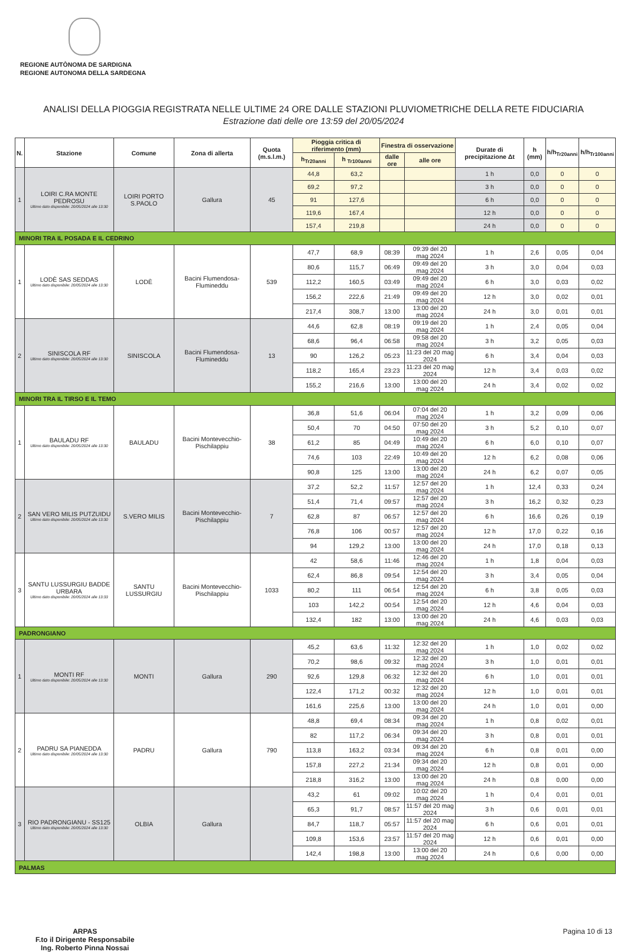REGIONE AUTÒNOMA DE SARDIGNA
REGIONE AUTONOMA DELLA SARDEGNA
ANALISI DELLA PIOGGIA REGISTRATA NELLE ULTIME 24 ORE DALLE STAZIONI PLUVIOMETRICHE DELLA RETE FIDUCIARIA
Estrazione dati delle ore 13:59 del 20/05/2024
| N. | Stazione | Comune | Zona di allerta | Quota (m.s.l.m.) | Pioggia critica di riferimento (mm) | | Finestra di osservazione | | Durate di precipitazione Δt | h (mm) | h/h<sub>Tr20anni</sub> | h/h<sub>Tr100anni</sub> |
| --- | --- | --- | --- | --- | --- | --- | --- | --- | --- | --- | --- | --- |
| | | | | | h<sub>Tr20anni</sub> | h <sub>Tr100anni</sub> | dalle ore | alle ore | | | | |
| 1 | LOIRI C.RA MONTE PEDROSU Ultimo dato disponibile: 20/05/2024 alle 13:30 | LOIRI PORTO S.PAOLO | Gallura | 45 | 44,8 | 63,2 | | | 1 h | 0,0 | 0 | 0 |
| | | | | | 69,2 | 97,2 | | | 3 h | 0,0 | 0 | 0 |
| | | | | | 91 | 127,6 | | | 6 h | 0,0 | 0 | 0 |
| | | | | | 119,6 | 167,4 | | | 12 h | 0,0 | 0 | 0 |
| | | | | | 157,4 | 219,8 | | | 24 h | 0,0 | 0 | 0 |
| MINORI TRA IL POSADA E IL CEDRINO | | | | | | | | | | | | |
| 1 | LODÈ SAS SEDDAS Ultimo dato disponibile: 20/05/2024 alle 13:30 | LODÈ | Bacini Flumendosa-Flumineddu | 539 | 47,7 | 68,9 | 08:39 | 09:39 del 20 mag 2024 | 1 h | 2,6 | 0,05 | 0,04 |
| | | | | | 80,6 | 115,7 | 06:49 | 09:49 del 20 mag 2024 | 3 h | 3,0 | 0,04 | 0,03 |
| | | | | | 112,2 | 160,5 | 03:49 | 09:49 del 20 mag 2024 | 6 h | 3,0 | 0,03 | 0,02 |
| | | | | | 156,2 | 222,6 | 21:49 | 09:49 del 20 mag 2024 | 12 h | 3,0 | 0,02 | 0,01 |
| | | | | | 217,4 | 308,7 | 13:00 | 13:00 del 20 mag 2024 | 24 h | 3,0 | 0,01 | 0,01 |
| 2 | SINISCOLA RF Ultimo dato disponibile: 20/05/2024 alle 13:30 | SINISCOLA | Bacini Flumendosa-Flumineddu | 13 | 44,6 | 62,8 | 08:19 | 09:19 del 20 mag 2024 | 1 h | 2,4 | 0,05 | 0,04 |
| | | | | | 68,6 | 96,4 | 06:58 | 09:58 del 20 mag 2024 | 3 h | 3,2 | 0,05 | 0,03 |
| | | | | | 90 | 126,2 | 05:23 | 11:23 del 20 mag 2024 | 6 h | 3,4 | 0,04 | 0,03 |
| | | | | | 118,2 | 165,4 | 23:23 | 11:23 del 20 mag 2024 | 12 h | 3,4 | 0,03 | 0,02 |
| | | | | | 155,2 | 216,6 | 13:00 | 13:00 del 20 mag 2024 | 24 h | 3,4 | 0,02 | 0,02 |
| MINORI TRA IL TIRSO E IL TEMO | | | | | | | | | | | | |
| 1 | BAULADU RF Ultimo dato disponibile: 20/05/2024 alle 13:30 | BAULADU | Bacini Montevecchio-Pischilappiu | 38 | 36,8 | 51,6 | 06:04 | 07:04 del 20 mag 2024 | 1 h | 3,2 | 0,09 | 0,06 |
| | | | | | 50,4 | 70 | 04:50 | 07:50 del 20 mag 2024 | 3 h | 5,2 | 0,10 | 0,07 |
| | | | | | 61,2 | 85 | 04:49 | 10:49 del 20 mag 2024 | 6 h | 6,0 | 0,10 | 0,07 |
| | | | | | 74,6 | 103 | 22:49 | 10:49 del 20 mag 2024 | 12 h | 6,2 | 0,08 | 0,06 |
| | | | | | 90,8 | 125 | 13:00 | 13:00 del 20 mag 2024 | 24 h | 6,2 | 0,07 | 0,05 |
| 2 | SAN VERO MILIS PUTZUIDU Ultimo dato disponibile: 20/05/2024 alle 13:30 | S.VERO MILIS | Bacini Montevecchio-Pischilappiu | 7 | 37,2 | 52,2 | 11:57 | 12:57 del 20 mag 2024 | 1 h | 12,4 | 0,33 | 0,24 |
| | | | | | 51,4 | 71,4 | 09:57 | 12:57 del 20 mag 2024 | 3 h | 16,2 | 0,32 | 0,23 |
| | | | | | 62,8 | 87 | 06:57 | 12:57 del 20 mag 2024 | 6 h | 16,6 | 0,26 | 0,19 |
| | | | | | 76,8 | 106 | 00:57 | 12:57 del 20 mag 2024 | 12 h | 17,0 | 0,22 | 0,16 |
| | | | | | 94 | 129,2 | 13:00 | 13:00 del 20 mag 2024 | 24 h | 17,0 | 0,18 | 0,13 |
| 3 | SANTU LUSSURGIU BADDE URBARA Ultimo dato disponibile: 20/05/2024 alle 13:33 | SANTU LUSSURGIU | Bacini Montevecchio-Pischilappiu | 1033 | 42 | 58,6 | 11:46 | 12:46 del 20 mag 2024 | 1 h | 1,8 | 0,04 | 0,03 |
| | | | | | 62,4 | 86,8 | 09:54 | 12:54 del 20 mag 2024 | 3 h | 3,4 | 0,05 | 0,04 |
| | | | | | 80,2 | 111 | 06:54 | 12:54 del 20 mag 2024 | 6 h | 3,8 | 0,05 | 0,03 |
| | | | | | 103 | 142,2 | 00:54 | 12:54 del 20 mag 2024 | 12 h | 4,6 | 0,04 | 0,03 |
| | | | | | 132,4 | 182 | 13:00 | 13:00 del 20 mag 2024 | 24 h | 4,6 | 0,03 | 0,03 |
| PADRONGIANO | | | | | | | | | | | | |
| 1 | MONTI RF Ultimo dato disponibile: 20/05/2024 alle 13:30 | MONTI | Gallura | 290 | 45,2 | 63,6 | 11:32 | 12:32 del 20 mag 2024 | 1 h | 1,0 | 0,02 | 0,02 |
| | | | | | 70,2 | 98,6 | 09:32 | 12:32 del 20 mag 2024 | 3 h | 1,0 | 0,01 | 0,01 |
| | | | | | 92,6 | 129,8 | 06:32 | 12:32 del 20 mag 2024 | 6 h | 1,0 | 0,01 | 0,01 |
| | | | | | 122,4 | 171,2 | 00:32 | 12:32 del 20 mag 2024 | 12 h | 1,0 | 0,01 | 0,01 |
| | | | | | 161,6 | 225,6 | 13:00 | 13:00 del 20 mag 2024 | 24 h | 1,0 | 0,01 | 0,00 |
| 2 | PADRU SA PIANEDDA Ultimo dato disponibile: 20/05/2024 alle 13:30 | PADRU | Gallura | 790 | 48,8 | 69,4 | 08:34 | 09:34 del 20 mag 2024 | 1 h | 0,8 | 0,02 | 0,01 |
| | | | | | 82 | 117,2 | 06:34 | 09:34 del 20 mag 2024 | 3 h | 0,8 | 0,01 | 0,01 |
| | | | | | 113,8 | 163,2 | 03:34 | 09:34 del 20 mag 2024 | 6 h | 0,8 | 0,01 | 0,00 |
| | | | | | 157,8 | 227,2 | 21:34 | 09:34 del 20 mag 2024 | 12 h | 0,8 | 0,01 | 0,00 |
| | | | | | 218,8 | 316,2 | 13:00 | 13:00 del 20 mag 2024 | 24 h | 0,8 | 0,00 | 0,00 |
| 3 | RIO PADRONGIANU - SS125 Ultimo dato disponibile: 20/05/2024 alle 13:30 | OLBIA | Gallura | | 43,2 | 61 | 09:02 | 10:02 del 20 mag 2024 | 1 h | 0,4 | 0,01 | 0,01 |
| | | | | | 65,3 | 91,7 | 08:57 | 11:57 del 20 mag 2024 | 3 h | 0,6 | 0,01 | 0,01 |
| | | | | | 84,7 | 118,7 | 05:57 | 11:57 del 20 mag 2024 | 6 h | 0,6 | 0,01 | 0,01 |
| | | | | | 109,8 | 153,6 | 23:57 | 11:57 del 20 mag 2024 | 12 h | 0,6 | 0,01 | 0,00 |
| | | | | | 142,4 | 198,8 | 13:00 | 13:00 del 20 mag 2024 | 24 h | 0,6 | 0,00 | 0,00 |
| PALMAS | | | | | | | | | | | | |
ARPAS
F.to il Dirigente Responsabile
Ing. Roberto Pinna Nossai
Pagina 10 di 13